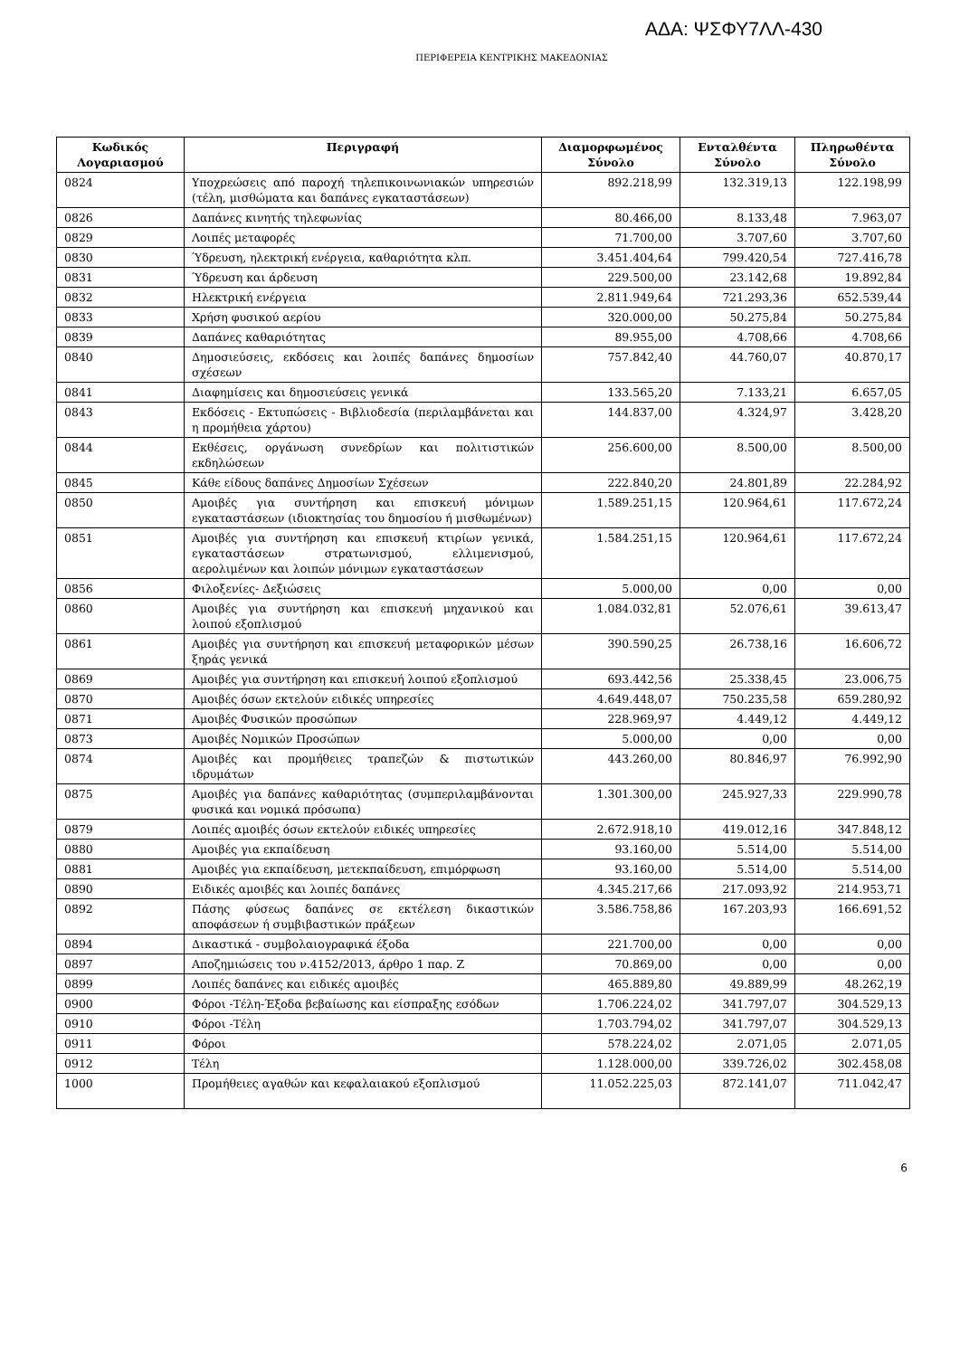ΑΔΑ: ΨΣΦΥ7ΛΛ-430
ΠΕΡΙΦΕΡΕΙΑ ΚΕΝΤΡΙΚΗΣ ΜΑΚΕΔΟΝΙΑΣ
| Κωδικός Λογαριασμού | Περιγραφή | Διαμορφωμένος Σύνολο | Ενταλθέντα Σύνολο | Πληρωθέντα Σύνολο |
| --- | --- | --- | --- | --- |
| 0824 | Υποχρεώσεις από παροχή τηλεπικοινωνιακών υπηρεσιών (τέλη, μισθώματα και δαπάνες εγκαταστάσεων) | 892.218,99 | 132.319,13 | 122.198,99 |
| 0826 | Δαπάνες κινητής τηλεφωνίας | 80.466,00 | 8.133,48 | 7.963,07 |
| 0829 | Λοιπές μεταφορές | 71.700,00 | 3.707,60 | 3.707,60 |
| 0830 | Ύδρευση, ηλεκτρική ενέργεια, καθαριότητα κλπ. | 3.451.404,64 | 799.420,54 | 727.416,78 |
| 0831 | Ύδρευση και άρδευση | 229.500,00 | 23.142,68 | 19.892,84 |
| 0832 | Ηλεκτρική ενέργεια | 2.811.949,64 | 721.293,36 | 652.539,44 |
| 0833 | Χρήση φυσικού αερίου | 320.000,00 | 50.275,84 | 50.275,84 |
| 0839 | Δαπάνες καθαριότητας | 89.955,00 | 4.708,66 | 4.708,66 |
| 0840 | Δημοσιεύσεις, εκδόσεις και λοιπές δαπάνες δημοσίων σχέσεων | 757.842,40 | 44.760,07 | 40.870,17 |
| 0841 | Διαφημίσεις και δημοσιεύσεις γενικά | 133.565,20 | 7.133,21 | 6.657,05 |
| 0843 | Εκδόσεις - Εκτυπώσεις - Βιβλιοδεσία (περιλαμβάνεται και η προμήθεια χάρτου) | 144.837,00 | 4.324,97 | 3.428,20 |
| 0844 | Εκθέσεις, οργάνωση συνεδρίων και πολιτιστικών εκδηλώσεων | 256.600,00 | 8.500,00 | 8.500,00 |
| 0845 | Κάθε είδους δαπάνες Δημοσίων Σχέσεων | 222.840,20 | 24.801,89 | 22.284,92 |
| 0850 | Αμοιβές για συντήρηση και επισκευή μόνιμων εγκαταστάσεων (ιδιοκτησίας του δημοσίου ή μισθωμένων) | 1.589.251,15 | 120.964,61 | 117.672,24 |
| 0851 | Αμοιβές για συντήρηση και επισκευή κτιρίων γενικά, εγκαταστάσεων στρατωνισμού, ελλιμενισμού, αερολιμένων και λοιπών μόνιμων εγκαταστάσεων | 1.584.251,15 | 120.964,61 | 117.672,24 |
| 0856 | Φιλοξενίες- Δεξιώσεις | 5.000,00 | 0,00 | 0,00 |
| 0860 | Αμοιβές για συντήρηση και επισκευή μηχανικού και λοιπού εξοπλισμού | 1.084.032,81 | 52.076,61 | 39.613,47 |
| 0861 | Αμοιβές για συντήρηση και επισκευή μεταφορικών μέσων ξηράς γενικά | 390.590,25 | 26.738,16 | 16.606,72 |
| 0869 | Αμοιβές για συντήρηση και επισκευή λοιπού εξοπλισμού | 693.442,56 | 25.338,45 | 23.006,75 |
| 0870 | Αμοιβές όσων εκτελούν ειδικές υπηρεσίες | 4.649.448,07 | 750.235,58 | 659.280,92 |
| 0871 | Αμοιβές Φυσικών προσώπων | 228.969,97 | 4.449,12 | 4.449,12 |
| 0873 | Αμοιβές Νομικών Προσώπων | 5.000,00 | 0,00 | 0,00 |
| 0874 | Αμοιβές και προμήθειες τραπεζών & πιστωτικών ιδρυμάτων | 443.260,00 | 80.846,97 | 76.992,90 |
| 0875 | Αμοιβές για δαπάνες καθαριότητας (συμπεριλαμβάνονται φυσικά και νομικά πρόσωπα) | 1.301.300,00 | 245.927,33 | 229.990,78 |
| 0879 | Λοιπές αμοιβές όσων εκτελούν ειδικές υπηρεσίες | 2.672.918,10 | 419.012,16 | 347.848,12 |
| 0880 | Αμοιβές για εκπαίδευση | 93.160,00 | 5.514,00 | 5.514,00 |
| 0881 | Αμοιβές για εκπαίδευση, μετεκπαίδευση, επιμόρφωση | 93.160,00 | 5.514,00 | 5.514,00 |
| 0890 | Ειδικές αμοιβές και λοιπές δαπάνες | 4.345.217,66 | 217.093,92 | 214.953,71 |
| 0892 | Πάσης φύσεως δαπάνες σε εκτέλεση δικαστικών αποφάσεων ή συμβιβαστικών πράξεων | 3.586.758,86 | 167.203,93 | 166.691,52 |
| 0894 | Δικαστικά - συμβολαιογραφικά έξοδα | 221.700,00 | 0,00 | 0,00 |
| 0897 | Αποζημιώσεις του ν.4152/2013, άρθρο 1 παρ. Ζ | 70.869,00 | 0,00 | 0,00 |
| 0899 | Λοιπές δαπάνες και ειδικές αμοιβές | 465.889,80 | 49.889,99 | 48.262,19 |
| 0900 | Φόροι -Τέλη-Έξοδα βεβαίωσης και είσπραξης εσόδων | 1.706.224,02 | 341.797,07 | 304.529,13 |
| 0910 | Φόροι -Τέλη | 1.703.794,02 | 341.797,07 | 304.529,13 |
| 0911 | Φόροι | 578.224,02 | 2.071,05 | 2.071,05 |
| 0912 | Τέλη | 1.128.000,00 | 339.726,02 | 302.458,08 |
| 1000 | Προμήθειες αγαθών και κεφαλαιακού εξοπλισμού | 11.052.225,03 | 872.141,07 | 711.042,47 |
6